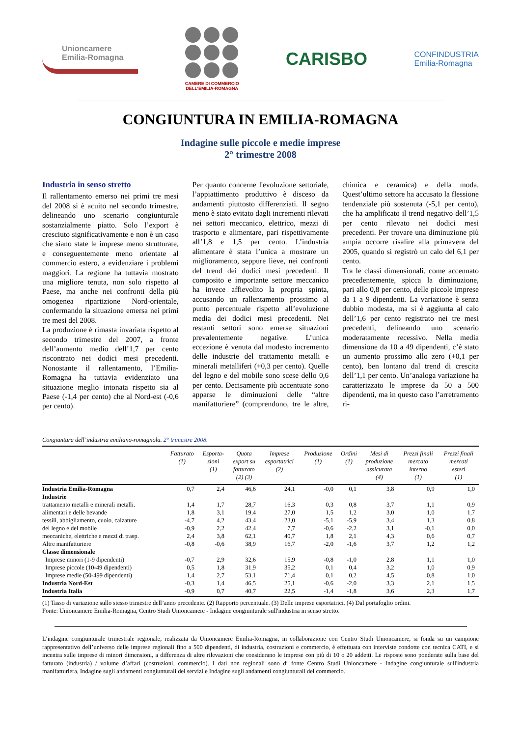Unioncamere
Emilia-Romagna
CAMERE DI COMMERCIO
DELL'EMILIA-ROMAGNA
CARISBO
CONFINDUSTRIA
Emilia-Romagna
CONGIUNTURA IN EMILIA-ROMAGNA
Indagine sulle piccole e medie imprese
2° trimestre 2008
Industria in senso stretto
Il rallentamento emerso nei primi tre mesi del 2008 si è acuito nel secondo trimestre, delineando uno scenario congiunturale sostanzialmente piatto. Solo l’export è cresciuto significativamente e non è un caso che siano state le imprese meno strutturate, e conseguentemente meno orientate al commercio estero, a evidenziare i problemi maggiori. La regione ha tuttavia mostrato una migliore tenuta, non solo rispetto al Paese, ma anche nei confronti della più omogenea ripartizione Nord-orientale, confermando la situazione emersa nei primi tre mesi del 2008.
La produzione è rimasta invariata rispetto al secondo trimestre del 2007, a fronte dell’aumento medio dell’1,7 per cento riscontrato nei dodici mesi precedenti. Nonostante il rallentamento, l’Emilia-Romagna ha tuttavia evidenziato una situazione meglio intonata rispetto sia al Paese (-1,4 per cento) che al Nord-est (-0,6 per cento).
Per quanto concerne l'evoluzione settoriale, l’appiattimento produttivo è disceso da andamenti piuttosto differenziati. Il segno meno è stato evitato dagli incrementi rilevati nei settori meccanico, elettrico, mezzi di trasporto e alimentare, pari rispettivamente all’1,8 e 1,5 per cento. L’industria alimentare è stata l’unica a mostrare un miglioramento, seppure lieve, nei confronti del trend dei dodici mesi precedenti. Il composito e importante settore meccanico ha invece affievolito la propria spinta, accusando un rallentamento prossimo al punto percentuale rispetto all’evoluzione media dei dodici mesi precedenti. Nei restanti settori sono emerse situazioni prevalentemente negative. L’unica eccezione è venuta dal modesto incremento delle industrie del trattamento metalli e minerali metalliferi (+0,3 per cento). Quelle del legno e del mobile sono scese dello 0,6 per cento. Decisamente più accentuate sono apparse le diminuzioni delle “altre manifatturiere” (comprendono, tre le altre, chimica e ceramica) e della moda. Quest’ultimo settore ha accusato la flessione tendenziale più sostenuta (-5,1 per cento), che ha amplificato il trend negativo dell’1,5 per cento rilevato nei dodici mesi precedenti. Per trovare una diminuzione più ampia occorre risalire alla primavera del 2005, quando si registrò un calo del 6,1 per cento.
Tra le classi dimensionali, come accennato precedentemente, spicca la diminuzione, pari allo 0,8 per cento, delle piccole imprese da 1 a 9 dipendenti. La variazione è senza dubbio modesta, ma si è aggiunta al calo dell’1,6 per cento registrato nei tre mesi precedenti, delineando uno scenario moderatamente recessivo. Nella media dimensione da 10 a 49 dipendenti, c’è stato un aumento prossimo allo zero (+0,1 per cento), ben lontano dal trend di crescita dell’1,1 per cento. Un’analoga variazione ha caratterizzato le imprese da 50 a 500 dipendenti, ma in questo caso l’arretramento ri-
Congiuntura dell’industria emiliano-romagnola. 2° trimestre 2008.
| | Fatturato (1) | Esporta- zioni (1) | Quota export su fatturato (2) (3) | Imprese esportatrici (2) | Produzione (1) | Ordini (1) | Mesi di produzione assicurata (4) | Prezzi finali mercato interno (1) | Prezzi finali mercati esteri (1) |
| --- | --- | --- | --- | --- | --- | --- | --- | --- | --- |
| Industria Emilia-Romagna | 0,7 | 2,4 | 46,6 | 24,1 | -0,0 | 0,1 | 3,8 | 0,9 | 1,0 |
| Industrie | | | | | | | | | |
| trattamento metalli e minerali metalli. | 1,4 | 1,7 | 28,7 | 16,3 | 0,3 | 0,8 | 3,7 | 1,1 | 0,9 |
| alimentari e delle bevande | 1,8 | 3,1 | 19,4 | 27,0 | 1,5 | 1,2 | 3,0 | 1,0 | 1,7 |
| tessili, abbigliamento, cuoio, calzature | -4,7 | 4,2 | 43,4 | 23,0 | -5,1 | -5,9 | 3,4 | 1,3 | 0,8 |
| del legno e del mobile | -0,9 | 2,2 | 42,4 | 7,7 | -0,6 | -2,2 | 3,1 | -0,1 | 0,0 |
| meccaniche, elettriche e mezzi di trasp. | 2,4 | 3,8 | 62,1 | 40,7 | 1,8 | 2,1 | 4,3 | 0,6 | 0,7 |
| Altre manifatturiere | -0,8 | -0,6 | 38,9 | 16,7 | -2,0 | -1,6 | 3,7 | 1,2 | 1,2 |
| Classe dimensionale | | | | | | | | | |
| Imprese minori (1-9 dipendenti) | -0,7 | 2,9 | 32,6 | 15,9 | -0,8 | -1,0 | 2,8 | 1,1 | 1,0 |
| Imprese piccole (10-49 dipendenti) | 0,5 | 1,8 | 31,9 | 35,2 | 0,1 | 0,4 | 3,2 | 1,0 | 0,9 |
| Imprese medie (50-499 dipendenti) | 1,4 | 2,7 | 53,1 | 71,4 | 0,1 | 0,2 | 4,5 | 0,8 | 1,0 |
| Industria Nord-Est | -0,3 | 1,4 | 46,5 | 25,1 | -0,6 | -2,0 | 3,3 | 2,1 | 1,5 |
| Industria Italia | -0,9 | 0,7 | 40,7 | 22,5 | -1,4 | -1,8 | 3,6 | 2,3 | 1,7 |
(1) Tasso di variazione sullo stesso trimestre dell’anno precedente. (2) Rapporto percentuale. (3) Delle imprese esportatrici. (4) Dal portafoglio ordini.
Fonte: Unioncamere Emilia-Romagna, Centro Studi Unioncamere - Indagine congiunturale sull'industria in senso stretto.
L’indagine congiunturale trimestrale regionale, realizzata da Unioncamere Emilia-Romagna, in collaborazione con Centro Studi Unioncamere, si fonda su un campione rappresentativo dell’universo delle imprese regionali fino a 500 dipendenti, di industria, costruzioni e commercio, è effettuata con interviste condotte con tecnica CATI, e si incentra sulle imprese di minori dimensioni, a differenza di altre rilevazioni che considerano le imprese con più di 10 o 20 addetti. Le risposte sono ponderate sulla base del fatturato (industria) / volume d’affari (costruzioni, commercio). I dati non regionali sono di fonte Centro Studi Unioncamere - Indagine congiunturale sull'industria manifatturiera, Indagine sugli andamenti congiunturali dei servizi e Indagine sugli andamenti congiunturali del commercio.